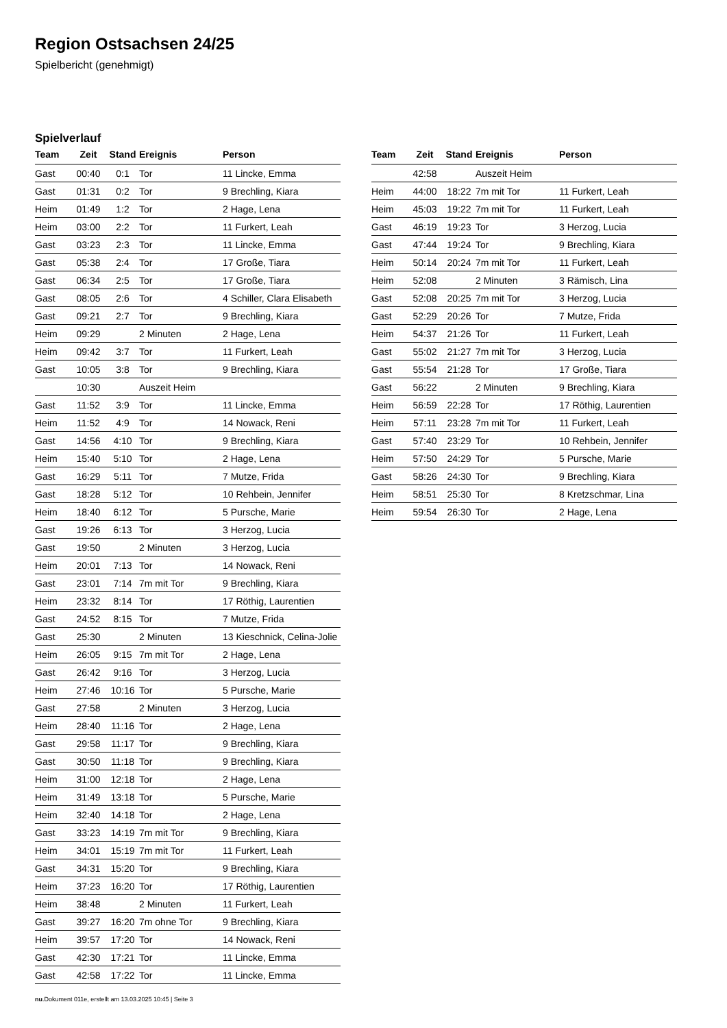Region Ostsachsen 24/25
Spielbericht (genehmigt)
Spielverlauf
| Team | Zeit | Stand | Ereignis | Person |
| --- | --- | --- | --- | --- |
| Gast | 00:40 | 0:1 | Tor | 11 Lincke, Emma |
| Gast | 01:31 | 0:2 | Tor | 9 Brechling, Kiara |
| Heim | 01:49 | 1:2 | Tor | 2 Hage, Lena |
| Heim | 03:00 | 2:2 | Tor | 11 Furkert, Leah |
| Gast | 03:23 | 2:3 | Tor | 11 Lincke, Emma |
| Gast | 05:38 | 2:4 | Tor | 17 Große, Tiara |
| Gast | 06:34 | 2:5 | Tor | 17 Große, Tiara |
| Gast | 08:05 | 2:6 | Tor | 4 Schiller, Clara Elisabeth |
| Gast | 09:21 | 2:7 | Tor | 9 Brechling, Kiara |
| Heim | 09:29 | | 2 Minuten | 2 Hage, Lena |
| Heim | 09:42 | 3:7 | Tor | 11 Furkert, Leah |
| Gast | 10:05 | 3:8 | Tor | 9 Brechling, Kiara |
| | 10:30 | | Auszeit Heim | |
| Gast | 11:52 | 3:9 | Tor | 11 Lincke, Emma |
| Heim | 11:52 | 4:9 | Tor | 14 Nowack, Reni |
| Gast | 14:56 | 4:10 | Tor | 9 Brechling, Kiara |
| Heim | 15:40 | 5:10 | Tor | 2 Hage, Lena |
| Gast | 16:29 | 5:11 | Tor | 7 Mutze, Frida |
| Gast | 18:28 | 5:12 | Tor | 10 Rehbein, Jennifer |
| Heim | 18:40 | 6:12 | Tor | 5 Pursche, Marie |
| Gast | 19:26 | 6:13 | Tor | 3 Herzog, Lucia |
| Gast | 19:50 | | 2 Minuten | 3 Herzog, Lucia |
| Heim | 20:01 | 7:13 | Tor | 14 Nowack, Reni |
| Gast | 23:01 | 7:14 | 7m mit Tor | 9 Brechling, Kiara |
| Heim | 23:32 | 8:14 | Tor | 17 Röthig, Laurentien |
| Gast | 24:52 | 8:15 | Tor | 7 Mutze, Frida |
| Gast | 25:30 | | 2 Minuten | 13 Kieschnick, Celina-Jolie |
| Heim | 26:05 | 9:15 | 7m mit Tor | 2 Hage, Lena |
| Gast | 26:42 | 9:16 | Tor | 3 Herzog, Lucia |
| Heim | 27:46 | 10:16 | Tor | 5 Pursche, Marie |
| Gast | 27:58 | | 2 Minuten | 3 Herzog, Lucia |
| Heim | 28:40 | 11:16 | Tor | 2 Hage, Lena |
| Gast | 29:58 | 11:17 | Tor | 9 Brechling, Kiara |
| Gast | 30:50 | 11:18 | Tor | 9 Brechling, Kiara |
| Heim | 31:00 | 12:18 | Tor | 2 Hage, Lena |
| Heim | 31:49 | 13:18 | Tor | 5 Pursche, Marie |
| Heim | 32:40 | 14:18 | Tor | 2 Hage, Lena |
| Gast | 33:23 | 14:19 | 7m mit Tor | 9 Brechling, Kiara |
| Heim | 34:01 | 15:19 | 7m mit Tor | 11 Furkert, Leah |
| Gast | 34:31 | 15:20 | Tor | 9 Brechling, Kiara |
| Heim | 37:23 | 16:20 | Tor | 17 Röthig, Laurentien |
| Heim | 38:48 | | 2 Minuten | 11 Furkert, Leah |
| Gast | 39:27 | 16:20 | 7m ohne Tor | 9 Brechling, Kiara |
| Heim | 39:57 | 17:20 | Tor | 14 Nowack, Reni |
| Gast | 42:30 | 17:21 | Tor | 11 Lincke, Emma |
| Gast | 42:58 | 17:22 | Tor | 11 Lincke, Emma |
| Team | Zeit | Stand | Ereignis | Person |
| --- | --- | --- | --- | --- |
| | 42:58 | | Auszeit Heim | |
| Heim | 44:00 | 18:22 | 7m mit Tor | 11 Furkert, Leah |
| Heim | 45:03 | 19:22 | 7m mit Tor | 11 Furkert, Leah |
| Gast | 46:19 | 19:23 | Tor | 3 Herzog, Lucia |
| Gast | 47:44 | 19:24 | Tor | 9 Brechling, Kiara |
| Heim | 50:14 | 20:24 | 7m mit Tor | 11 Furkert, Leah |
| Heim | 52:08 | | 2 Minuten | 3 Rämisch, Lina |
| Gast | 52:08 | 20:25 | 7m mit Tor | 3 Herzog, Lucia |
| Gast | 52:29 | 20:26 | Tor | 7 Mutze, Frida |
| Heim | 54:37 | 21:26 | Tor | 11 Furkert, Leah |
| Gast | 55:02 | 21:27 | 7m mit Tor | 3 Herzog, Lucia |
| Gast | 55:54 | 21:28 | Tor | 17 Große, Tiara |
| Gast | 56:22 | | 2 Minuten | 9 Brechling, Kiara |
| Heim | 56:59 | 22:28 | Tor | 17 Röthig, Laurentien |
| Heim | 57:11 | 23:28 | 7m mit Tor | 11 Furkert, Leah |
| Gast | 57:40 | 23:29 | Tor | 10 Rehbein, Jennifer |
| Heim | 57:50 | 24:29 | Tor | 5 Pursche, Marie |
| Gast | 58:26 | 24:30 | Tor | 9 Brechling, Kiara |
| Heim | 58:51 | 25:30 | Tor | 8 Kretzschmar, Lina |
| Heim | 59:54 | 26:30 | Tor | 2 Hage, Lena |
nu.Dokument 011e, erstellt am 13.03.2025 10:45 | Seite 3